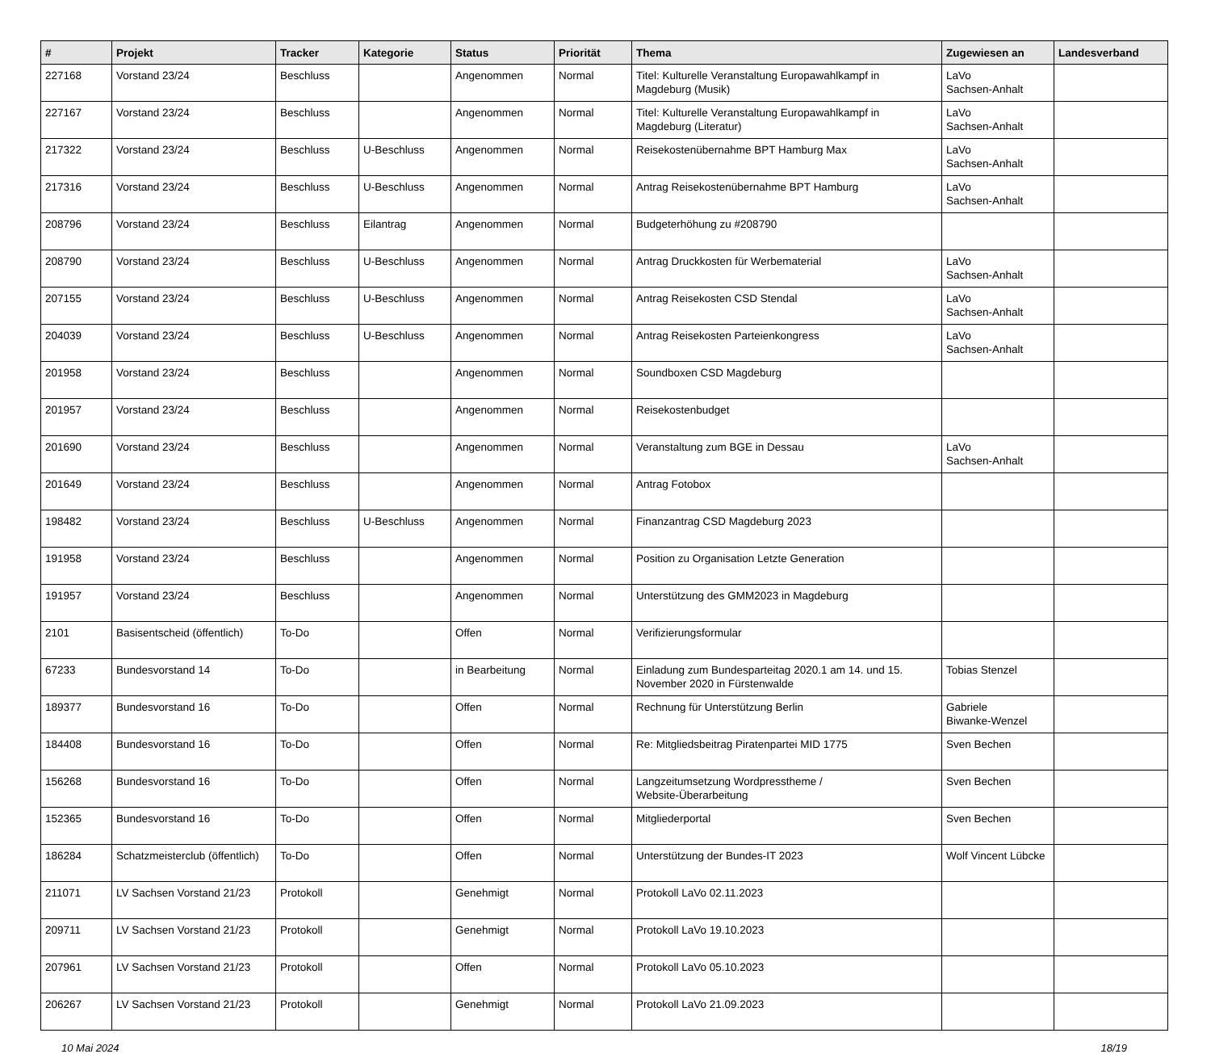| # | Projekt | Tracker | Kategorie | Status | Priorität | Thema | Zugewiesen an | Landesverband |
| --- | --- | --- | --- | --- | --- | --- | --- | --- |
| 227168 | Vorstand 23/24 | Beschluss | | Angenommen | Normal | Titel: Kulturelle Veranstaltung Europawahlkampf in Magdeburg (Musik) | LaVo Sachsen-Anhalt | |
| 227167 | Vorstand 23/24 | Beschluss | | Angenommen | Normal | Titel: Kulturelle Veranstaltung Europawahlkampf in Magdeburg (Literatur) | LaVo Sachsen-Anhalt | |
| 217322 | Vorstand 23/24 | Beschluss | U-Beschluss | Angenommen | Normal | Reisekostenübernahme BPT Hamburg Max | LaVo Sachsen-Anhalt | |
| 217316 | Vorstand 23/24 | Beschluss | U-Beschluss | Angenommen | Normal | Antrag Reisekostenübernahme BPT Hamburg | LaVo Sachsen-Anhalt | |
| 208796 | Vorstand 23/24 | Beschluss | Eilantrag | Angenommen | Normal | Budgeterhöhung zu #208790 | | |
| 208790 | Vorstand 23/24 | Beschluss | U-Beschluss | Angenommen | Normal | Antrag Druckkosten für Werbematerial | LaVo Sachsen-Anhalt | |
| 207155 | Vorstand 23/24 | Beschluss | U-Beschluss | Angenommen | Normal | Antrag Reisekosten CSD Stendal | LaVo Sachsen-Anhalt | |
| 204039 | Vorstand 23/24 | Beschluss | U-Beschluss | Angenommen | Normal | Antrag Reisekosten Parteienkongress | LaVo Sachsen-Anhalt | |
| 201958 | Vorstand 23/24 | Beschluss | | Angenommen | Normal | Soundboxen CSD Magdeburg | | |
| 201957 | Vorstand 23/24 | Beschluss | | Angenommen | Normal | Reisekostenbudget | | |
| 201690 | Vorstand 23/24 | Beschluss | | Angenommen | Normal | Veranstaltung zum BGE in Dessau | LaVo Sachsen-Anhalt | |
| 201649 | Vorstand 23/24 | Beschluss | | Angenommen | Normal | Antrag Fotobox | | |
| 198482 | Vorstand 23/24 | Beschluss | U-Beschluss | Angenommen | Normal | Finanzantrag CSD Magdeburg 2023 | | |
| 191958 | Vorstand 23/24 | Beschluss | | Angenommen | Normal | Position zu Organisation Letzte Generation | | |
| 191957 | Vorstand 23/24 | Beschluss | | Angenommen | Normal | Unterstützung des GMM2023 in Magdeburg | | |
| 2101 | Basisentscheid (öffentlich) | To-Do | | Offen | Normal | Verifizierungsformular | | |
| 67233 | Bundesvorstand 14 | To-Do | | in Bearbeitung | Normal | Einladung zum Bundesparteitag 2020.1 am 14. und 15. November 2020 in Fürstenwalde | Tobias Stenzel | |
| 189377 | Bundesvorstand 16 | To-Do | | Offen | Normal | Rechnung für Unterstützung Berlin | Gabriele Biwanke-Wenzel | |
| 184408 | Bundesvorstand 16 | To-Do | | Offen | Normal | Re: Mitgliedsbeitrag Piratenpartei MID 1775 | Sven Bechen | |
| 156268 | Bundesvorstand 16 | To-Do | | Offen | Normal | Langzeitumsetzung Wordpresstheme / Website-Überarbeitung | Sven Bechen | |
| 152365 | Bundesvorstand 16 | To-Do | | Offen | Normal | Mitgliederportal | Sven Bechen | |
| 186284 | Schatzmeisterclub (öffentlich) | To-Do | | Offen | Normal | Unterstützung der Bundes-IT 2023 | Wolf Vincent Lübcke | |
| 211071 | LV Sachsen Vorstand 21/23 | Protokoll | | Genehmigt | Normal | Protokoll LaVo 02.11.2023 | | |
| 209711 | LV Sachsen Vorstand 21/23 | Protokoll | | Genehmigt | Normal | Protokoll LaVo 19.10.2023 | | |
| 207961 | LV Sachsen Vorstand 21/23 | Protokoll | | Offen | Normal | Protokoll LaVo 05.10.2023 | | |
| 206267 | LV Sachsen Vorstand 21/23 | Protokoll | | Genehmigt | Normal | Protokoll LaVo 21.09.2023 | | |
10 Mai 2024 18/19